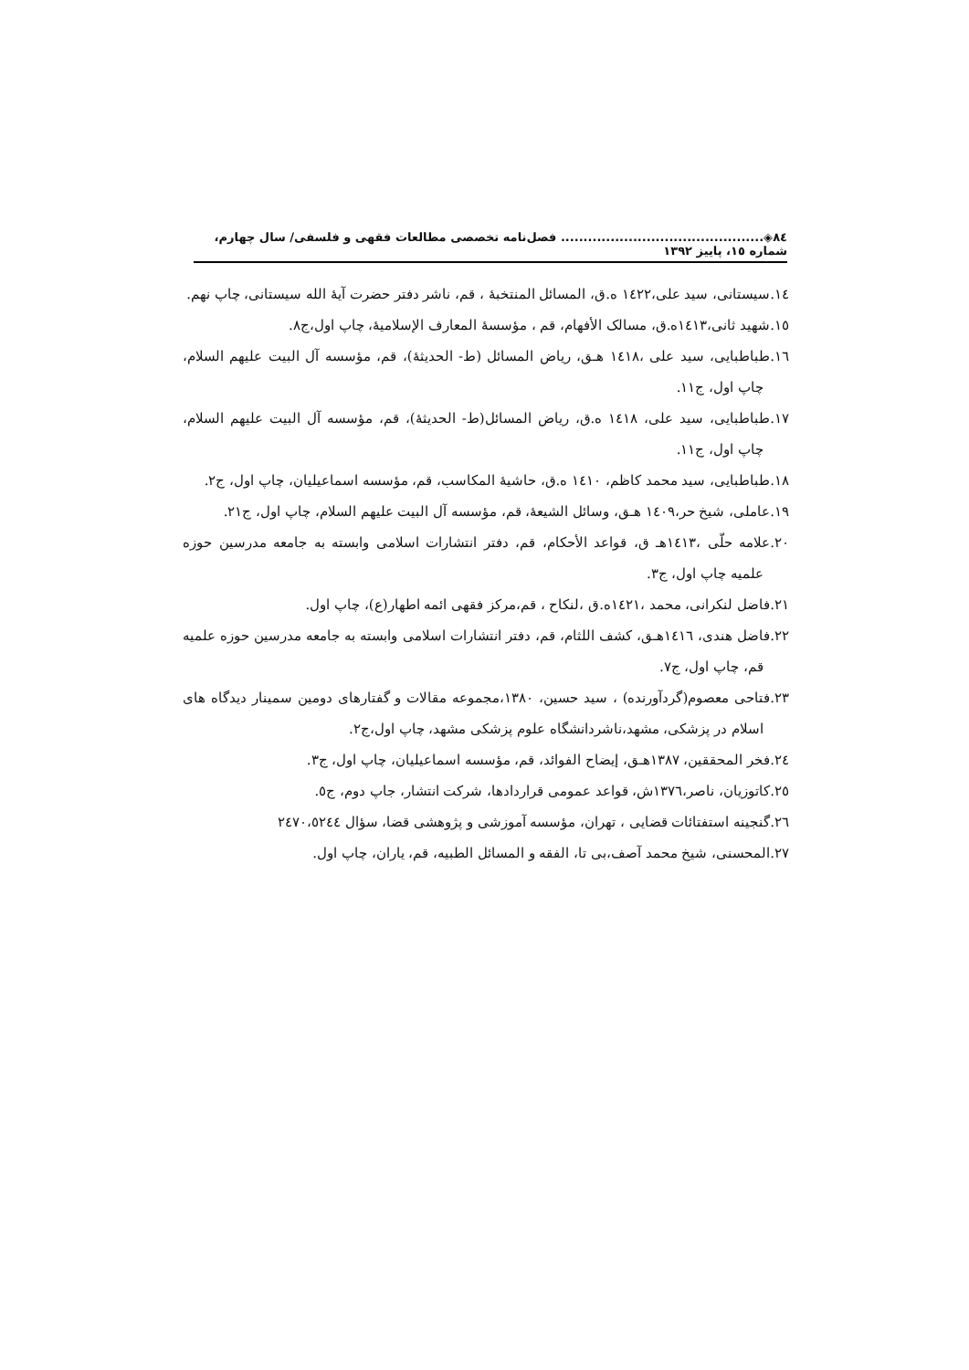٨٤◈............................................. فصل‌نامه تخصصی مطالعات فقهی و فلسفی/ سال چهارم، شماره ١٥، پاییز ١٣٩٢
١٤.سیستانی، سید علی،١٤٢٢ ه.ق، المسائل المنتخبۀ ، قم، ناشر دفتر حضرت آیۀ الله سیستانی، چاپ نهم.
١٥.شهید ثانی،١٤١٣ه.ق، مسالک الأفهام، قم ، مؤسسۀ المعارف الإسلامیۀ، چاپ اول،ج٨.
١٦.طباطبایی، سید علی ،١٤١٨ هـق، ریاض المسائل (ط- الحدیثۀ)، قم، مؤسسه آل البیت علیهم السلام، چاپ اول، ج١١.
١٧.طباطبایی، سید علی، ١٤١٨ ه.ق، ریاض المسائل(ط- الحدیثۀ)، قم، مؤسسه آل البیت علیهم السلام، چاپ اول، ج١١.
١٨.طباطبایی، سید محمد کاظم، ١٤١٠ ه.ق، حاشیۀ المکاسب، قم، مؤسسه اسماعیلیان، چاپ اول، ج٢.
١٩.عاملی، شیخ حر،١٤٠٩ هـق، وسائل الشیعۀ، قم، مؤسسه آل البیت علیهم السلام، چاپ اول، ج٢١.
٢٠.علامه حلّی ،١٤١٣هـ ق، قواعد الأحکام، قم، دفتر انتشارات اسلامی وابسته به جامعه مدرسین حوزه علمیه چاپ اول، ج٣.
٢١.فاضل لنکرانی، محمد ،١٤٢١ه.ق ،لنکاح ، قم،مرکز فقهی ائمه اطهار(ع)، چاپ اول.
٢٢.فاضل هندی، ١٤١٦هـق، کشف اللثام، قم، دفتر انتشارات اسلامی وابسته به جامعه مدرسین حوزه علمیه قم، چاپ اول، ج٧.
٢٣.فتاحی معصوم(گردآورنده) ، سید حسین، ١٣٨٠،مجموعه مقالات و گفتارهای دومین سمینار دیدگاه های اسلام در پزشکی، مشهد،ناشردانشگاه علوم پزشکی مشهد، چاپ اول،ج٢.
٢٤.فخر المحققین، ١٣٨٧هـق، إیضاح الفوائد، قم، مؤسسه اسماعیلیان، چاپ اول، ج٣.
٢٥.کاتوزیان، ناصر،١٣٧٦ش، قواعد عمومی قراردادها، شرکت انتشار، جاپ دوم، ج٥.
٢٦.گنجینه استفتائات قضایی ، تهران، مؤسسه آموزشی و پژوهشی قضا، سؤال ٢٤٧٠،٥٢٤٤
٢٧.المحسنی، شیخ محمد آصف،بی تا، الفقه و المسائل الطبیه، قم، یاران، چاپ اول.